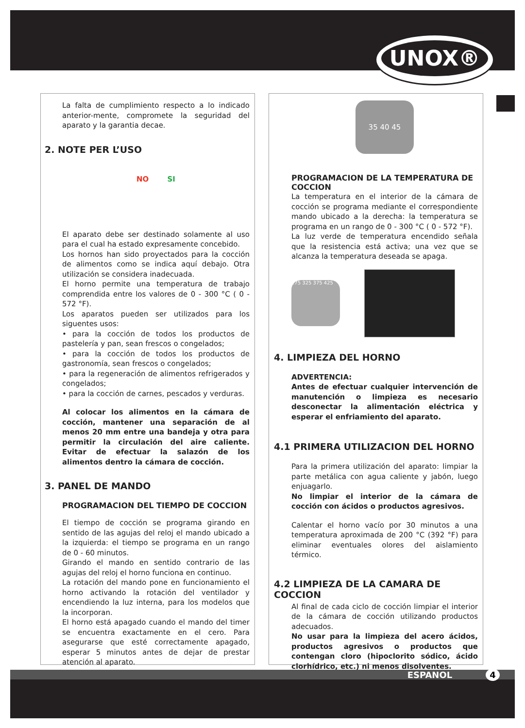UNOX®
La falta de cumplimiento respecto a lo indicado anterior-mente, compromete la seguridad del aparato y la garantia decae.
2. NOTE PER L’USO
NO SI
El aparato debe ser destinado solamente al uso para el cual ha estado expresamente concebido.
Los hornos han sido proyectados para la cocción de alimentos como se indica aquí debajo. Otra utilización se considera inadecuada.
El horno permite una temperatura de trabajo comprendida entre los valores de 0 - 300 °C ( 0 - 572 °F).
Los aparatos pueden ser utilizados para los siguentes usos:
• para la cocción de todos los productos de pastelería y pan, sean frescos o congelados;
• para la cocción de todos los productos de gastronomía, sean frescos o congelados;
• para la regeneración de alimentos refrigerados y congelados;
• para la cocción de carnes, pescados y verduras.
Al colocar los alimentos en la cámara de cocción, mantener una separación de al menos 20 mm entre una bandeja y otra para permitir la circulación del aire caliente. Evitar de efectuar la salazón de los alimentos dentro la cámara de cocción.
3. PANEL DE MANDO
PROGRAMACION DEL TIEMPO DE COCCION
El tiempo de cocción se programa girando en sentido de las agujas del reloj el mando ubicado a la izquierda: el tiempo se programa en un rango de 0 - 60 minutos.
Girando el mando en sentido contrario de las agujas del reloj el horno funciona en continuo.
La rotación del mando pone en funcionamiento el horno activando la rotación del ventilador y encendiendo la luz interna, para los modelos que la incorporan.
El horno está apagado cuando el mando del timer se encuentra exactamente en el cero. Para asegurarse que esté correctamente apagado, esperar 5 minutos antes de dejar de prestar atención al aparato.
35 40 45
PROGRAMACION DE LA TEMPERATURA DE COCCION
La temperatura en el interior de la cámara de cocción se programa mediante el correspondiente mando ubicado a la derecha: la temperatura se programa en un rango de 0 - 300 °C ( 0 - 572 °F).
La luz verde de temperatura encendido señala que la resistencia está activa; una vez que se alcanza la temperatura deseada se apaga.
275 325 375 425
4. LIMPIEZA DEL HORNO
ADVERTENCIA:
Antes de efectuar cualquier intervención de manutención o limpieza es necesario desconectar la alimentación eléctrica y esperar el enfriamiento del aparato.
4.1 PRIMERA UTILIZACION DEL HORNO
Para la primera utilización del aparato: limpiar la parte metálica con agua caliente y jabón, luego enjuagarlo.
No limpiar el interior de la cámara de cocción con ácidos o productos agresivos.
Calentar el horno vacío por 30 minutos a una temperatura aproximada de 200 °C (392 °F) para eliminar eventuales olores del aislamiento térmico.
4.2 LIMPIEZA DE LA CAMARA DE COCCION
Al final de cada ciclo de cocción limpiar el interior de la cámara de cocción utilizando productos adecuados.
No usar para la limpieza del acero ácidos, productos agresivos o productos que contengan cloro (hipoclorito sódico, ácido clorhídrico, etc.) ni menos disolventes.
ESPANOL 4